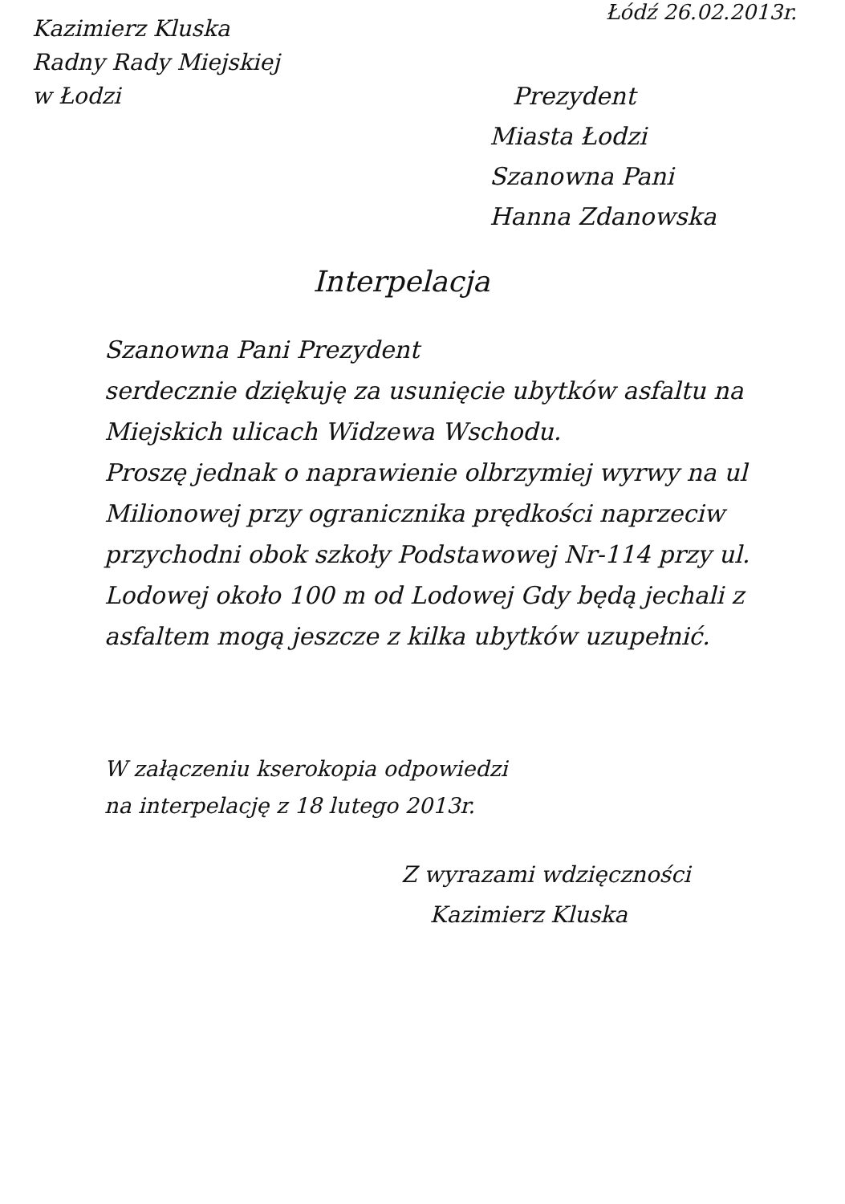Łódź 26.02.2013r.
Kazimierz Kluska
Radny Rady Miejskiej
w Łodzi
Prezydent
Miasta Łodzi
Szanowna Pani
Hanna Zdanowska
Interpelacja
Szanowna Pani Prezydent
serdecznie dziękuję za usunięcie ubytków asfaltu na Miejskich ulicach Widzewa Wschodu.
Proszę jednak o naprawienie olbrzymiej wyrwy na ul Milionowej przy ogranicznika prędkości naprzeciw przychodni obok szkoły Podstawowej Nr-114 przy ul. Lodowej około 100 m od Lodowej Gdy będą jechali z asfaltem mogą jeszcze z kilka ubytków uzupełnić.
W załączeniu kserokopia odpowiedzi
na interpelację z 18 lutego 2013r.
Z wyrazami wdzięczności
Kazimierz Kluska